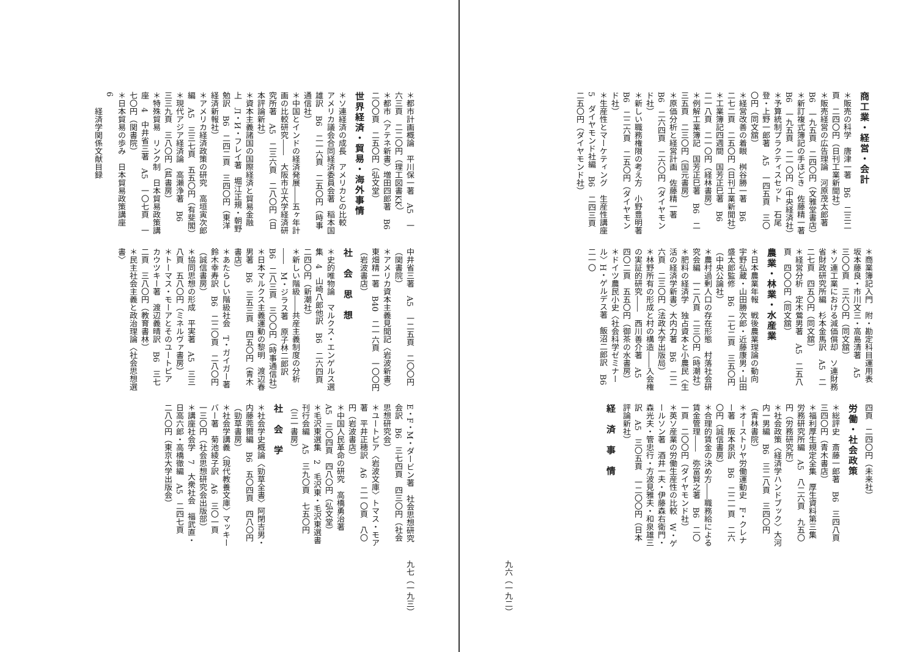商工業・経営・会計
＊販売の科学　唐津一著　B6　二三二頁　二四〇円（日刊工業新聞社）
＊販売経営の広告理論　河原茂太郎著　B6　一九五頁　二四〇円（文雅堂書店）
＊新訂複式簿記の手ほどき　佐藤精一著　B6　一九五頁　二一〇円（中央経済社）
＊予算統制プラクティスセット　石尾登・上野一郎著　A5　一四五頁　三〇〇円（同文舘）
＊経営改善の着眼　桝谷勝一著　B6　二七二頁　二五〇円（日刊工業新聞社）
＊工業簿記四週間　国芳正巳著　B6　二一八頁　二一〇円（経林書房）
＊例解工業簿記　国芳正巳著　B6　二三五頁　二三〇円（国元書房）
＊原価分析と経営計画　佐藤精一著　B6　二六四頁　二六〇円（ダイヤモンド社）
＊新しい職務権限の考え方　小野豊明著　B6　二二六頁　二五〇円（ダイヤモンド社）
＊生産性とマーケティング　生産性講座　5　ダイヤモンド社編　B6　二四三頁　二五〇円（ダイヤモンド社）
＊商業簿記入門　附・勘定科目運用表　坂本藤良・市川文三・高島清著　A5　三〇〇頁　三六〇円（同文舘）
＊ソ連工業における減価償却　ソ連財務省財政研究所編　杉本金馬訳　A5　二二七頁　四五〇円（同文舘）
＊経営分析　定木鶯男著　A5　二五八頁　四〇〇円（同文舘）
農業・林業・水産業
＊日本農業年報　戦後農業理論の動向　宇野弘蔵・山田勝次郎・近藤康男・山田盛太郎監修　B6　二七二頁　三五〇円（中央公論社）
＊農村過剰人口の存在形態　村落社会研究会編　一二八頁　二三〇円（時潮社）
＊肥料の経済学　独占資本と小農民〈生活の経済学新書〉大内力著　B6　二二六頁　二三〇円（法政大学出版局）
＊林野所有の形成と村の構造――入会権の実証的研究――　西川善介著　A5　四〇二頁　五五〇円（御茶の水書房）
＊ドイツ農民小史〈社会科学ゼミナール〉H・ゲルデス著　飯沼二郎訳　B6　二一〇
四頁　二四〇円（未来社）
労働・社会政策
＊総評史　斎藤一郎著　B6　三四八頁　三四〇円（青木書店）
＊福利厚生規定全集　厚生資料第三集　労務研究所編　A5　八二六頁　九五〇円（労務研究所）
＊社会政策〈経済学ハンドブック〉大河内一男編　B6　三二八頁　三四〇円（青林書院）
＊オーストリヤ労働運動史　F・クレナー著　阪本泉訳　B6　二二一頁　二六〇円（誠信書房）
＊合理的賃金の決め方――職務給による賃金管理――　弥富賢之著　B6　二〇一頁　二〇〇円（ダイヤモンド社）
＊英ソ産業の労働生産性の比較　W・ゲールソン著　酒井一夫・伊藤森右衛門・森光夫・管忠行・方波見雅夫・和泉雄三訳　A5　三〇五頁　一二〇〇円（日本評論新社）
経　済　事　情
九六（一九二）
＊都市計画概論　平川保一著　A5　一六三頁　二二〇円（理工図書KK）
＊都市〈アテネ新書〉増田四郎著　B6　二〇〇頁　二五〇円（弘文堂）
世界経済・貿易・海外事情
＊ソ連経済の成長　アメリカとの比較　アメリカ議会合同経済委員会著　稲本国雄訳　B6　二一六頁　二五〇円（時事通信社）
＊中国とインドの経済発展――五ヶ年計画の比較研究――　大阪市立大学経済研究所著　A5　二三六頁　二八〇円（日本評論新社）
＊資本主義諸国の国際経済と貿易金融　上　Л・И・フレイ著　堀江正規・朝野勉訳　B6　二四二頁　三四〇円（東洋経済新報社）
＊アメリカ経済政策の研究　高垣寅次郎編　A5　三三七頁　五五〇円（有斐閣）
＊現代アジア経済論　高瀬浄著　B6　三三九頁　三八〇円（芦書房）
＊特殊貿易　リンク制　日本貿易政策講座　4　中井省三著　A5　一〇七頁　一七〇円（関書院）
＊日本貿易の歩み　日本貿易政策講座　6
　　経済学関係文献目録
中井省三著　A5　一二五頁　二〇〇円（関書院）
＊アメリカ資本主義見聞記〈岩波新書〉東畑精一著　B40　二一六頁　一〇〇円（岩波書店）
社　会　思　想
＊史的唯物論　マルクス・エンゲルス選集　4　山崎八郎他訳　B6　二六四頁　二四〇円（新潮社）
＊新しい階級――共産主義制度の分析――　M・ジラス著　原子林二郎訳　B6　二八三頁　三〇〇円（時事通信社）
＊日本マルクス主義運動の黎明　渡辺春男著　B6　三五三頁　四五〇円（青木書店）
＊あたらしい階級社会　T・ガイガー著　鈴木幸寿訳　B6　二二〇頁　二八〇円（誠信書房）
＊協同思想の形成　平実著　A5　三三八頁　五八〇円（ミネルヴァ書房）
＊トーマス・モーアとそのユートピア　カウツキー著　渡辺義晴訳　B6　三七二頁　三八〇円（教育書林）
＊民主社会主義と政治理論〈社会思想選書〉
E・F・M・ダービン著　社会思想研究会訳　B6　三七四頁　四三〇円（社会思想研究会）
＊ユートピア〈岩波文庫〉トマス・モア著　平井正穂訳　A6　二一〇頁　八〇円（岩波書店）
＊中国人民革命の研究　高橋勇治著　A5　三〇四頁　四八〇円（弘文堂）
＊毛沢東選集　2　毛沢東・毛沢東選書刊行会編　A5　三九〇頁　七五〇円（三一書房）
社　会　学
＊社会学史概論〈勁草全書〉阿閉吉男・内藤莞爾編　B6　五〇四頁　四八〇円（勁草書房）
＊社会学講義〈現代教養文庫〉マッキーバー著　菊池綾子訳　A6　三〇一頁　一三〇円（社会思想研究会出版部）
＊講座社会学　7　大衆社会　福武直・日高六郎・高橋徹編　A5　二四七頁　二八〇円（東京大学出版会）
九七（一九三）